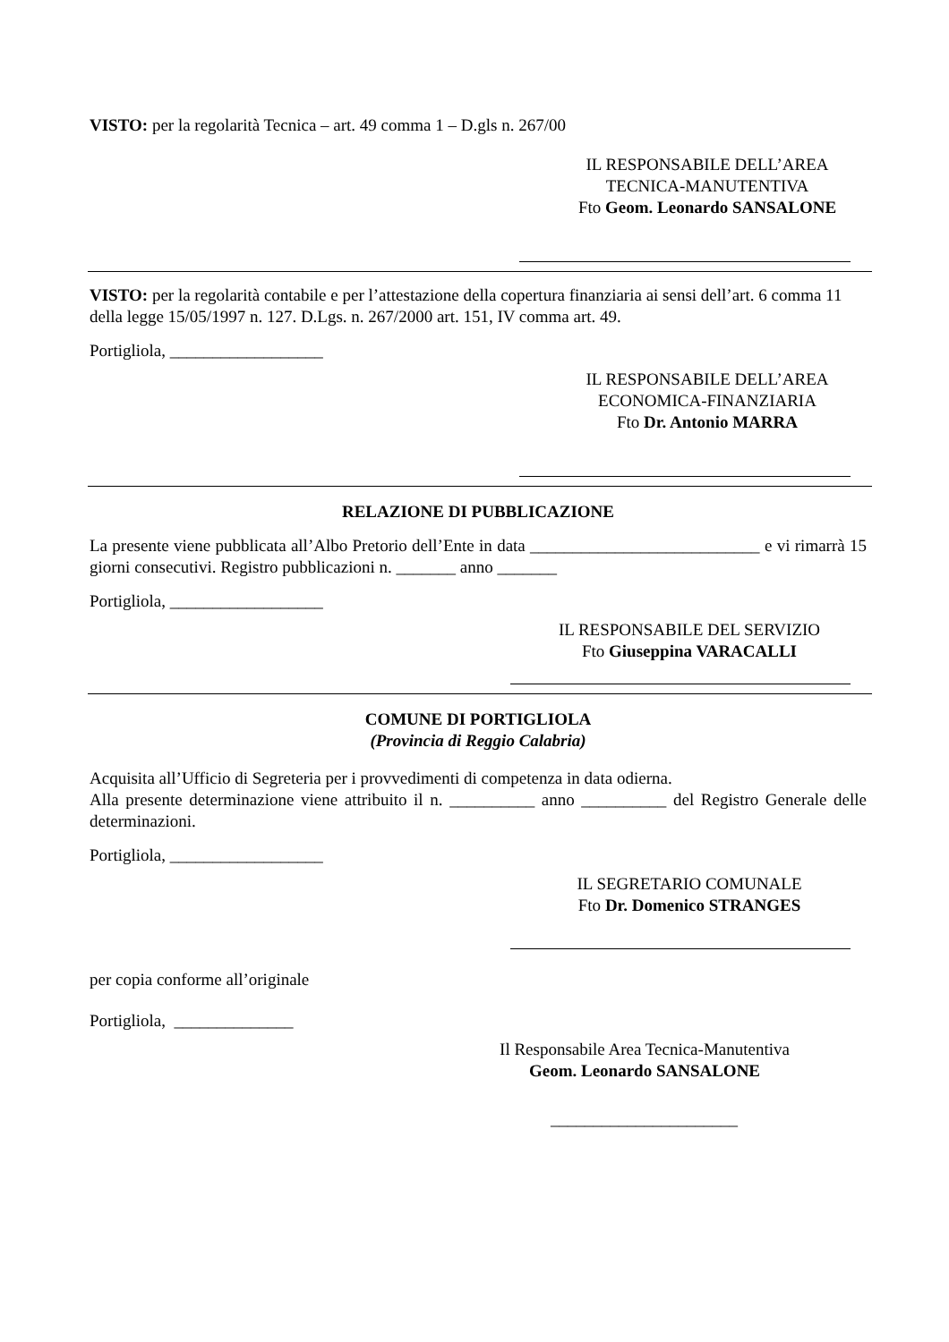VISTO: per la regolarità Tecnica – art. 49 comma 1 – D.gls n. 267/00
IL RESPONSABILE DELL’AREA
TECNICA-MANUTENTIVA
Fto Geom. Leonardo SANSALONE
VISTO: per la regolarità contabile e per l’attestazione della copertura finanziaria ai sensi dell’art. 6 comma 11 della legge 15/05/1997 n. 127. D.Lgs. n. 267/2000 art. 151, IV comma art. 49.
Portigliola, __________________
IL RESPONSABILE DELL’AREA
ECONOMICA-FINANZIARIA
Fto Dr. Antonio MARRA
RELAZIONE DI PUBBLICAZIONE
La presente viene pubblicata all’Albo Pretorio dell’Ente in data ___________________________ e vi rimarrà 15 giorni consecutivi. Registro pubblicazioni n. _______ anno _______
Portigliola, __________________
IL RESPONSABILE DEL SERVIZIO
Fto Giuseppina VARACALLI
COMUNE DI PORTIGLIOLA
(Provincia di Reggio Calabria)
Acquisita all’Ufficio di Segreteria per i provvedimenti di competenza in data odierna.
Alla presente determinazione viene attribuito il n. __________ anno __________ del Registro Generale delle determinazioni.
Portigliola, __________________
IL SEGRETARIO COMUNALE
Fto Dr. Domenico STRANGES
per copia conforme all’originale
Portigliola, ______________
Il Responsabile Area Tecnica-Manutentiva
Geom. Leonardo SANSALONE
______________________